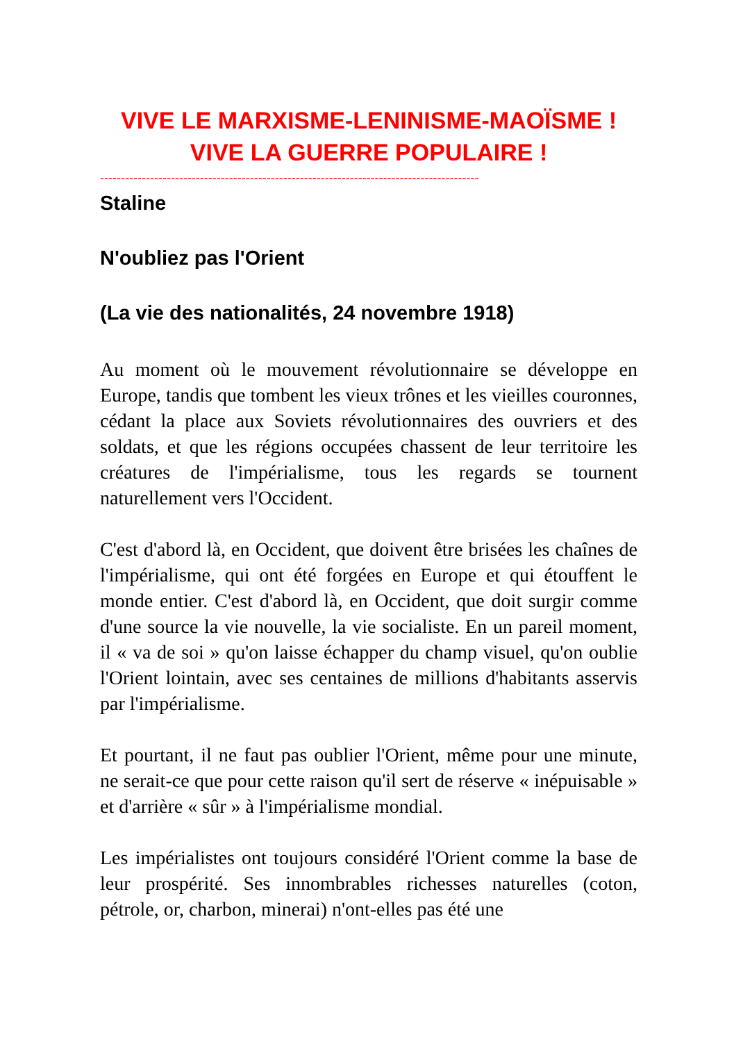VIVE LE MARXISME-LENINISME-MAOÏSME !
VIVE LA GUERRE POPULAIRE !
-------------------------------------------------------------------------------------------
Staline
N'oubliez pas l'Orient
(La vie des nationalités, 24 novembre 1918)
Au moment où le mouvement révolutionnaire se développe en Europe, tandis que tombent les vieux trônes et les vieilles couronnes, cédant la place aux Soviets révolutionnaires des ouvriers et des soldats, et que les régions occupées chassent de leur territoire les créatures de l'impérialisme, tous les regards se tournent naturellement vers l'Occident.
C'est d'abord là, en Occident, que doivent être brisées les chaînes de l'impérialisme, qui ont été forgées en Europe et qui étouffent le monde entier. C'est d'abord là, en Occident, que doit surgir comme d'une source la vie nouvelle, la vie socialiste. En un pareil moment, il « va de soi » qu'on laisse échapper du champ visuel, qu'on oublie l'Orient lointain, avec ses centaines de millions d'habitants asservis par l'impérialisme.
Et pourtant, il ne faut pas oublier l'Orient, même pour une minute, ne serait-ce que pour cette raison qu'il sert de réserve « inépuisable » et d'arrière « sûr » à l'impérialisme mondial.
Les impérialistes ont toujours considéré l'Orient comme la base de leur prospérité. Ses innombrables richesses naturelles (coton, pétrole, or, charbon, minerai) n'ont-elles pas été une